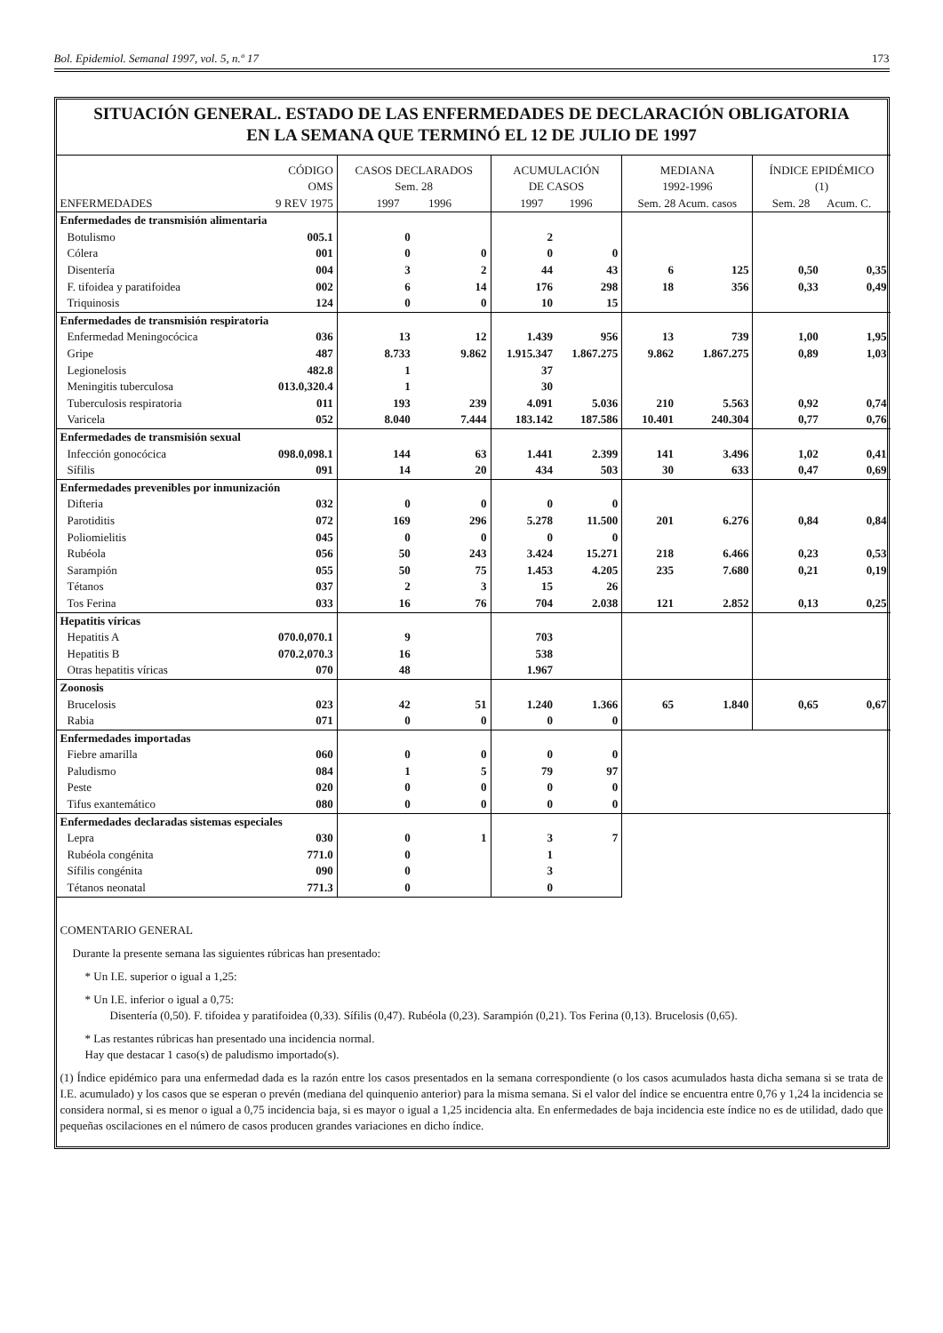Bol. Epidemiol. Semanal 1997, vol. 5, n.º 17 173
SITUACIÓN GENERAL. ESTADO DE LAS ENFERMEDADES DE DECLARACIÓN OBLIGATORIA
EN LA SEMANA QUE TERMINÓ EL 12 DE JULIO DE 1997
| ENFERMEDADES | CÓDIGO OMS 9 REV 1975 | CASOS DECLARADOS Sem. 28 1997 1996 | | ACUMULACIÓN DE CASOS 1997 1996 | | MEDIANA 1992-1996 Sem. 28 Acum. casos | | ÍNDICE EPIDÉMICO (1) Sem. 28 Acum. C. | |
| --- | --- | --- | --- | --- | --- | --- | --- | --- | --- |
| Enfermedades de transmisión alimentaria | | | | | | | | | |
| Botulismo | 005.1 | 0 | | 2 | | | | | |
| Cólera | 001 | 0 | 0 | 0 | 0 | | | | |
| Disentería | 004 | 3 | 2 | 44 | 43 | 6 | 125 | 0,50 | 0,35 |
| F. tifoidea y paratifoidea | 002 | 6 | 14 | 176 | 298 | 18 | 356 | 0,33 | 0,49 |
| Triquinosis | 124 | 0 | 0 | 10 | 15 | | | | |
| Enfermedades de transmisión respiratoria | | | | | | | | | |
| Enfermedad Meningocócica | 036 | 13 | 12 | 1.439 | 956 | 13 | 739 | 1,00 | 1,95 |
| Gripe | 487 | 8.733 | 9.862 | 1.915.347 | 1.867.275 | 9.862 | 1.867.275 | 0,89 | 1,03 |
| Legionelosis | 482.8 | 1 | | 37 | | | | | |
| Meningitis tuberculosa | 013.0,320.4 | 1 | | 30 | | | | | |
| Tuberculosis respiratoria | 011 | 193 | 239 | 4.091 | 5.036 | 210 | 5.563 | 0,92 | 0,74 |
| Varicela | 052 | 8.040 | 7.444 | 183.142 | 187.586 | 10.401 | 240.304 | 0,77 | 0,76 |
| Enfermedades de transmisión sexual | | | | | | | | | |
| Infección gonocócica | 098.0,098.1 | 144 | 63 | 1.441 | 2.399 | 141 | 3.496 | 1,02 | 0,41 |
| Sífilis | 091 | 14 | 20 | 434 | 503 | 30 | 633 | 0,47 | 0,69 |
| Enfermedades prevenibles por inmunización | | | | | | | | | |
| Difteria | 032 | 0 | 0 | 0 | 0 | | | | |
| Parotiditis | 072 | 169 | 296 | 5.278 | 11.500 | 201 | 6.276 | 0,84 | 0,84 |
| Poliomielitis | 045 | 0 | 0 | 0 | 0 | | | | |
| Rubéola | 056 | 50 | 243 | 3.424 | 15.271 | 218 | 6.466 | 0,23 | 0,53 |
| Sarampión | 055 | 50 | 75 | 1.453 | 4.205 | 235 | 7.680 | 0,21 | 0,19 |
| Tétanos | 037 | 2 | 3 | 15 | 26 | | | | |
| Tos Ferina | 033 | 16 | 76 | 704 | 2.038 | 121 | 2.852 | 0,13 | 0,25 |
| Hepatitis víricas | | | | | | | | | |
| Hepatitis A | 070.0,070.1 | 9 | | 703 | | | | | |
| Hepatitis B | 070.2,070.3 | 16 | | 538 | | | | | |
| Otras hepatitis víricas | 070 | 48 | | 1.967 | | | | | |
| Zoonosis | | | | | | | | | |
| Brucelosis | 023 | 42 | 51 | 1.240 | 1.366 | 65 | 1.840 | 0,65 | 0,67 |
| Rabia | 071 | 0 | 0 | 0 | 0 | | | | |
| Enfermedades importadas | | | | | | | | | |
| Fiebre amarilla | 060 | 0 | 0 | 0 | 0 | | | | |
| Paludismo | 084 | 1 | 5 | 79 | 97 | | | | |
| Peste | 020 | 0 | 0 | 0 | 0 | | | | |
| Tifus exantemático | 080 | 0 | 0 | 0 | 0 | | | | |
| Enfermedades declaradas sistemas especiales | | | | | | | | | |
| Lepra | 030 | 0 | 1 | 3 | 7 | | | | |
| Rubéola congénita | 771.0 | 0 | | 1 | | | | | |
| Sífilis congénita | 090 | 0 | | 3 | | | | | |
| Tétanos neonatal | 771.3 | 0 | | 0 | | | | | |
COMENTARIO GENERAL
Durante la presente semana las siguientes rúbricas han presentado:
* Un I.E. superior o igual a 1,25:
* Un I.E. inferior o igual a 0,75:
Disentería (0,50). F. tifoidea y paratifoidea (0,33). Sífilis (0,47). Rubéola (0,23). Sarampión (0,21). Tos Ferina (0,13). Brucelosis (0,65).
* Las restantes rúbricas han presentado una incidencia normal.
Hay que destacar 1 caso(s) de paludismo importado(s).
(1) Índice epidémico para una enfermedad dada es la razón entre los casos presentados en la semana correspondiente (o los casos acumulados hasta dicha semana si se trata de I.E. acumulado) y los casos que se esperan o prevén (mediana del quinquenio anterior) para la misma semana. Si el valor del índice se encuentra entre 0,76 y 1,24 la incidencia se considera normal, si es menor o igual a 0,75 incidencia baja, si es mayor o igual a 1,25 incidencia alta. En enfermedades de baja incidencia este índice no es de utilidad, dado que pequeñas oscilaciones en el número de casos producen grandes variaciones en dicho índice.